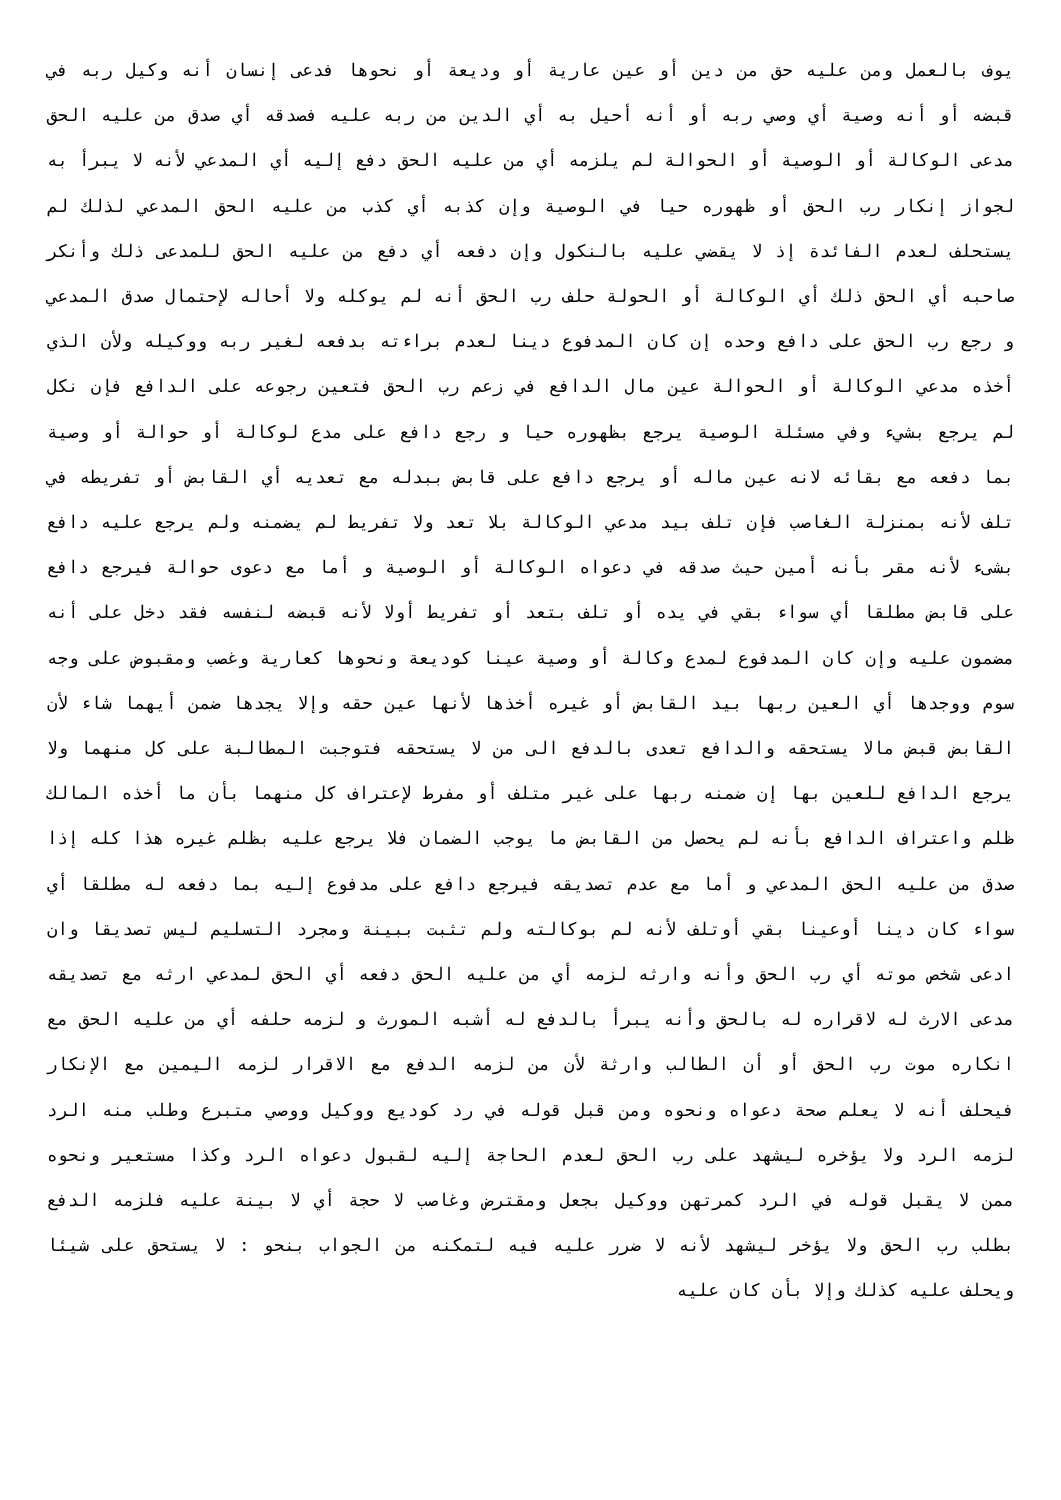يوف بالعمل ومن عليه حق من دين أو عين عارية أو وديعة أو نحوها فدعى إنسان أنه وكيل ربه في قبضه أو أنه وصية أي وصي ربه أو أنه أحيل به أي الدين من ربه عليه فصدقه أي صدق من عليه الحق مدعى الوكالة أو الوصية أو الحوالة لم يلزمه أي من عليه الحق دفع إليه أي المدعي لأنه لا يبرأ به لجواز إنكار رب الحق أو ظهوره حيا في الوصية وإن كذبه أي كذب من عليه الحق المدعي لذلك لم يستحلف لعدم الفائدة إذ لا يقضي عليه بالنكول وإن دفعه أي دفع من عليه الحق للمدعى ذلك وأنكر صاحبه أي الحق ذلك أي الوكالة أو الحولة حلف رب الحق أنه لم يوكله ولا أحاله لإحتمال صدق المدعي و رجع رب الحق على دافع وحده إن كان المدفوع دينا لعدم براءته بدفعه لغير ربه ووكيله ولأن الذي أخذه مدعي الوكالة أو الحوالة عين مال الدافع في زعم رب الحق فتعين رجوعه على الدافع فإن نكل لم يرجع بشيء وفي مسئلة الوصية يرجع بظهوره حيا و رجع دافع على مدع لوكالة أو حوالة أو وصية بما دفعه مع بقائه لانه عين ماله أو يرجع دافع على قابض ببدله مع تعديه أي القابض أو تفريطه في تلف لأنه بمنزلة الغاصب فإن تلف بيد مدعي الوكالة بلا تعد ولا تفريط لم يضمنه ولم يرجع عليه دافع بشىء لأنه مقر بأنه أمين حيث صدقه في دعواه الوكالة أو الوصية و أما مع دعوى حوالة فيرجع دافع على قابض مطلقا أي سواء بقي في يده أو تلف بتعد أو تفريط أولا لأنه قبضه لنفسه فقد دخل على أنه مضمون عليه وإن كان المدفوع لمدع وكالة أو وصية عينا كوديعة ونحوها كعارية وغصب ومقبوض على وجه سوم ووجدها أي العين ربها بيد القابض أو غيره أخذها لأنها عين حقه وإلا يجدها ضمن أيهما شاء لأن القابض قبض مالا يستحقه والدافع تعدى بالدفع الى من لا يستحقه فتوجبت المطالبة على كل منهما ولا يرجع الدافع للعين بها إن ضمنه ربها على غير متلف أو مفرط لإعتراف كل منهما بأن ما أخذه المالك ظلم واعتراف الدافع بأنه لم يحصل من القابض ما يوجب الضمان فلا يرجع عليه بظلم غيره هذا كله إذا صدق من عليه الحق المدعي و أما مع عدم تصديقه فيرجع دافع على مدفوع إليه بما دفعه له مطلقا أي سواء كان دينا أوعينا بقي أوتلف لأنه لم بوكالته ولم تثبت ببينة ومجرد التسليم ليس تصديقا وان ادعى شخص موته أي رب الحق وأنه وارثه لزمه أي من عليه الحق دفعه أي الحق لمدعي ارثه مع تصديقه مدعى الارث له لاقراره له بالحق وأنه يبرأ بالدفع له أشبه المورث و لزمه حلفه أي من عليه الحق مع انكاره موت رب الحق أو أن الطالب وارثة لأن من لزمه الدفع مع الاقرار لزمه اليمين مع الإنكار فيحلف أنه لا يعلم صحة دعواه ونحوه ومن قبل قوله في رد كوديع ووكيل ووصي متبرع وطلب منه الرد لزمه الرد ولا يؤخره ليشهد على رب الحق لعدم الحاجة إليه لقبول دعواه الرد وكذا مستعير ونحوه ممن لا يقبل قوله في الرد كمرتهن ووكيل بجعل ومقترض وغاصب لا حجة أي لا بينة عليه فلزمه الدفع بطلب رب الحق ولا يؤخر ليشهد لأنه لا ضرر عليه فيه لتمكنه من الجواب بنحو : لا يستحق على شيئا ويحلف عليه كذلك وإلا بأن كان عليه